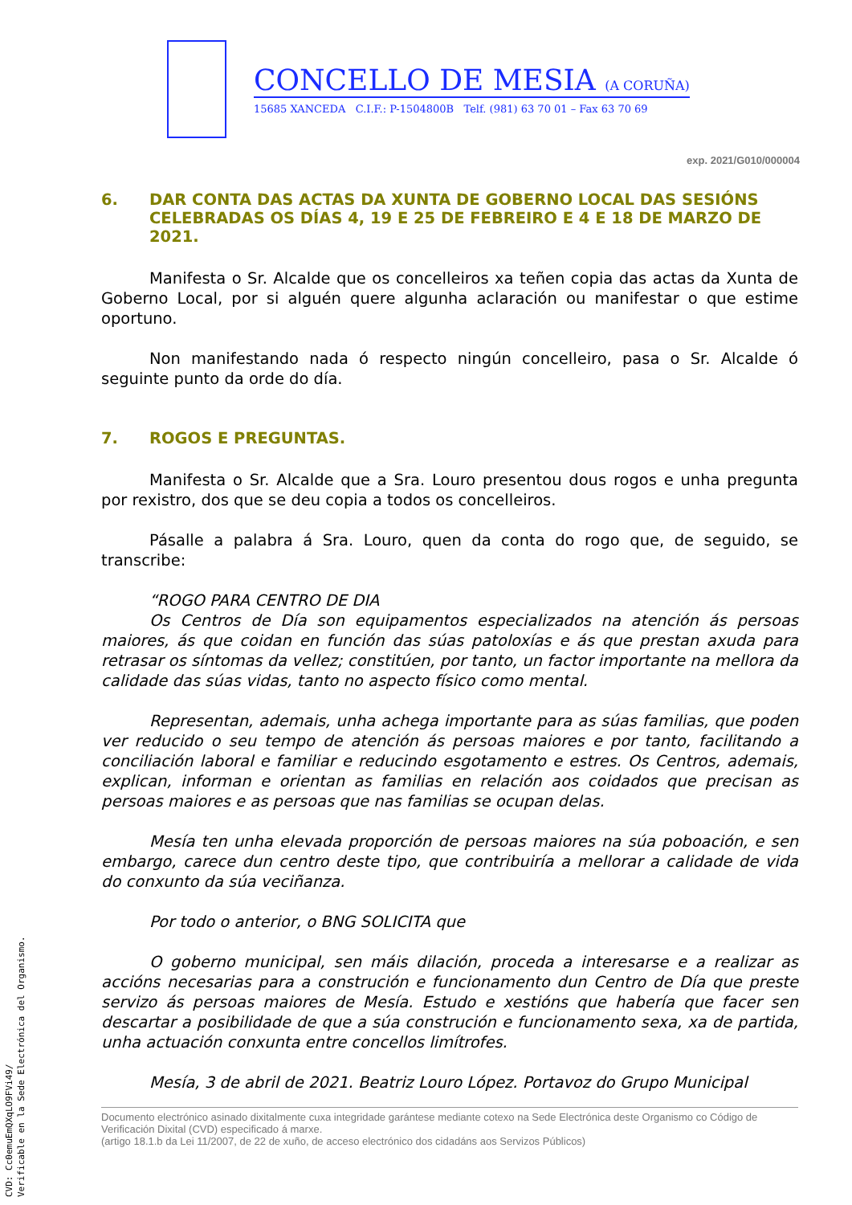CONCELLO DE MESIA (A CORUÑA)
15685 XANCEDA C.I.F.: P-1504800B Telf. (981) 63 70 01 – Fax 63 70 69
exp. 2021/G010/000004
6. DAR CONTA DAS ACTAS DA XUNTA DE GOBERNO LOCAL DAS SESIÓNS CELEBRADAS OS DÍAS 4, 19 E 25 DE FEBREIRO E 4 E 18 DE MARZO DE 2021.
Manifesta o Sr. Alcalde que os concelleiros xa teñen copia das actas da Xunta de Goberno Local, por si alguén quere algunha aclaración ou manifestar o que estime oportuno.
Non manifestando nada ó respecto ningún concelleiro, pasa o Sr. Alcalde ó seguinte punto da orde do día.
7. ROGOS E PREGUNTAS.
Manifesta o Sr. Alcalde que a Sra. Louro presentou dous rogos e unha pregunta por rexistro, dos que se deu copia a todos os concelleiros.
Pásalle a palabra á Sra. Louro, quen da conta do rogo que, de seguido, se transcribe:
“ROGO PARA CENTRO DE DIA
Os Centros de Día son equipamentos especializados na atención ás persoas maiores, ás que coidan en función das súas patoloxías e ás que prestan axuda para retrasar os síntomas da vellez; constitúen, por tanto, un factor importante na mellora da calidade das súas vidas, tanto no aspecto físico como mental.
Representan, ademais, unha achega importante para as súas familias, que poden ver reducido o seu tempo de atención ás persoas maiores e por tanto, facilitando a conciliación laboral e familiar e reducindo esgotamento e estres. Os Centros, ademais, explican, informan e orientan as familias en relación aos coidados que precisan as persoas maiores e as persoas que nas familias se ocupan delas.
Mesía ten unha elevada proporción de persoas maiores na súa poboación, e sen embargo, carece dun centro deste tipo, que contribuiría a mellorar a calidade de vida do conxunto da súa veciñanza.
Por todo o anterior, o BNG SOLICITA que
O goberno municipal, sen máis dilación, proceda a interesarse e a realizar as accións necesarias para a construción e funcionamento dun Centro de Día que preste servizo ás persoas maiores de Mesía. Estudo e xestións que habería que facer sen descartar a posibilidade de que a súa construción e funcionamento sexa, xa de partida, unha actuación conxunta entre concellos limítrofes.
Mesía, 3 de abril de 2021. Beatriz Louro López. Portavoz do Grupo Municipal
Documento electrónico asinado dixitalmente cuxa integridade garántese mediante cotexo na Sede Electrónica deste Organismo co Código de Verificación Dixital (CVD) especificado á marxe.
(artigo 18.1.b da Lei 11/2007, de 22 de xuño, de acceso electrónico dos cidadáns aos Servizos Públicos)
CVD: Cc0emuEmQXqLO9FVi49/
Verificable en la Sede Electrónica del Organismo.